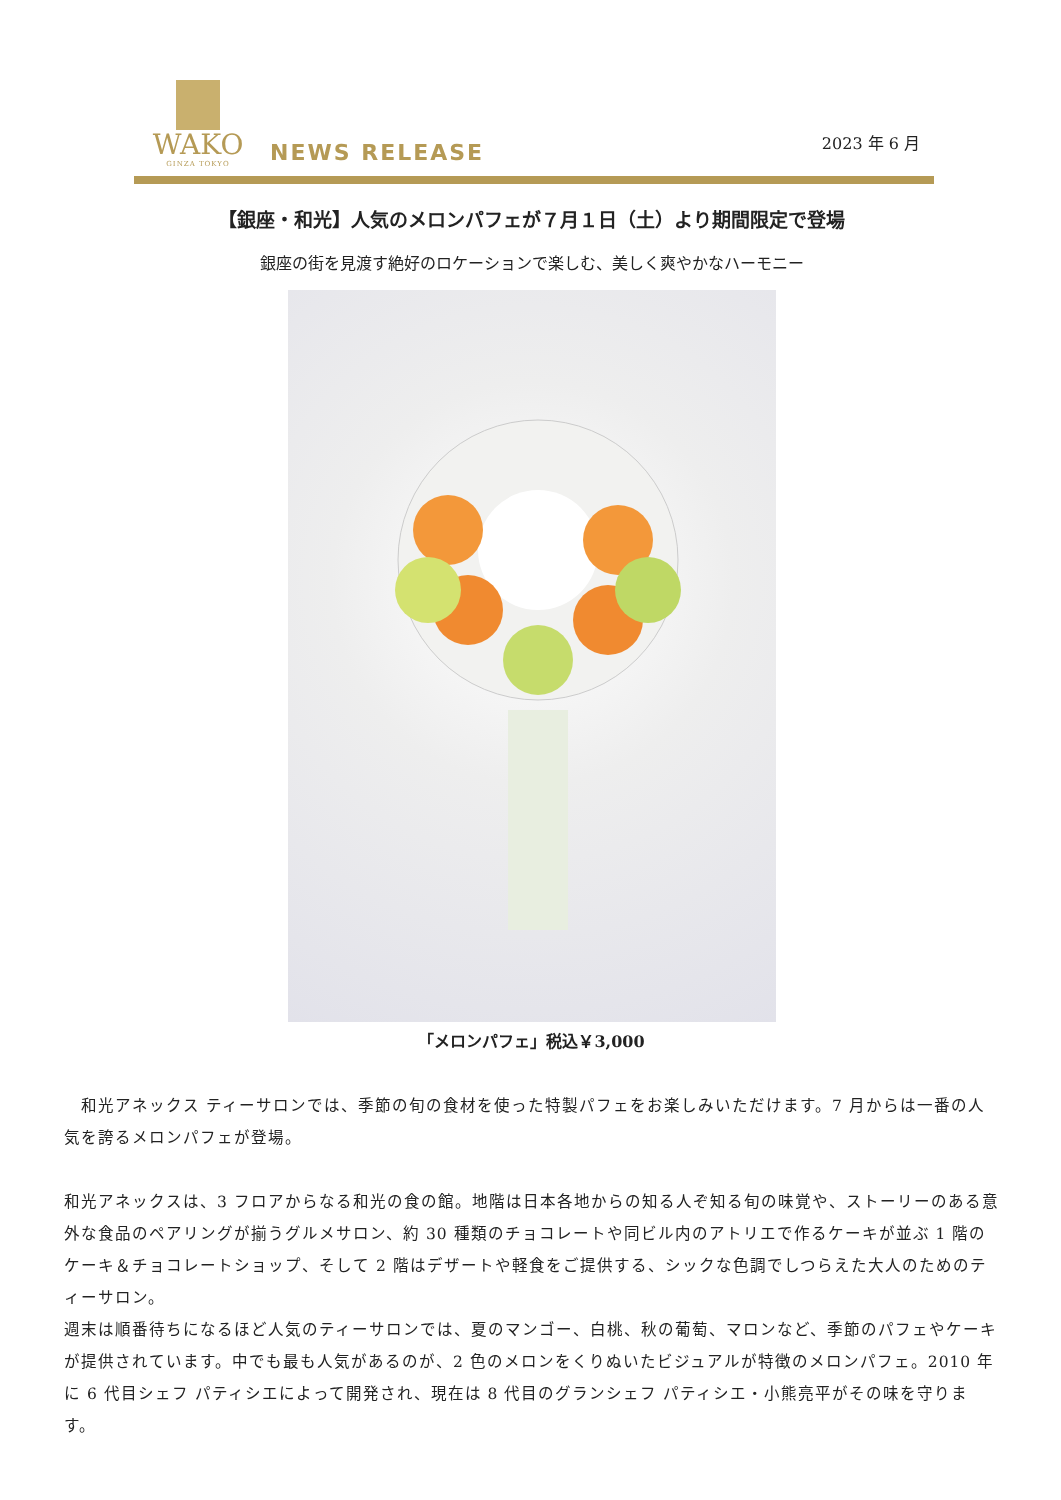WAKO
GINZA TOKYO
NEWS RELEASE
2023 年 6 月
【銀座・和光】人気のメロンパフェが７月１日（土）より期間限定で登場
銀座の街を見渡す絶好のロケーションで楽しむ、美しく爽やかなハーモニー
「メロンパフェ」税込￥3,000
　和光アネックス ティーサロンでは、季節の旬の食材を使った特製パフェをお楽しみいただけます。7 月からは一番の人気を誇るメロンパフェが登場。
和光アネックスは、3 フロアからなる和光の食の館。地階は日本各地からの知る人ぞ知る旬の味覚や、ストーリーのある意外な食品のペアリングが揃うグルメサロン、約 30 種類のチョコレートや同ビル内のアトリエで作るケーキが並ぶ 1 階のケーキ＆チョコレートショップ、そして 2 階はデザートや軽食をご提供する、シックな色調でしつらえた大人のためのティーサロン。
週末は順番待ちになるほど人気のティーサロンでは、夏のマンゴー、白桃、秋の葡萄、マロンなど、季節のパフェやケーキが提供されています。中でも最も人気があるのが、2 色のメロンをくりぬいたビジュアルが特徴のメロンパフェ。2010 年に 6 代目シェフ パティシエによって開発され、現在は 8 代目のグランシェフ パティシエ・小熊亮平がその味を守ります。